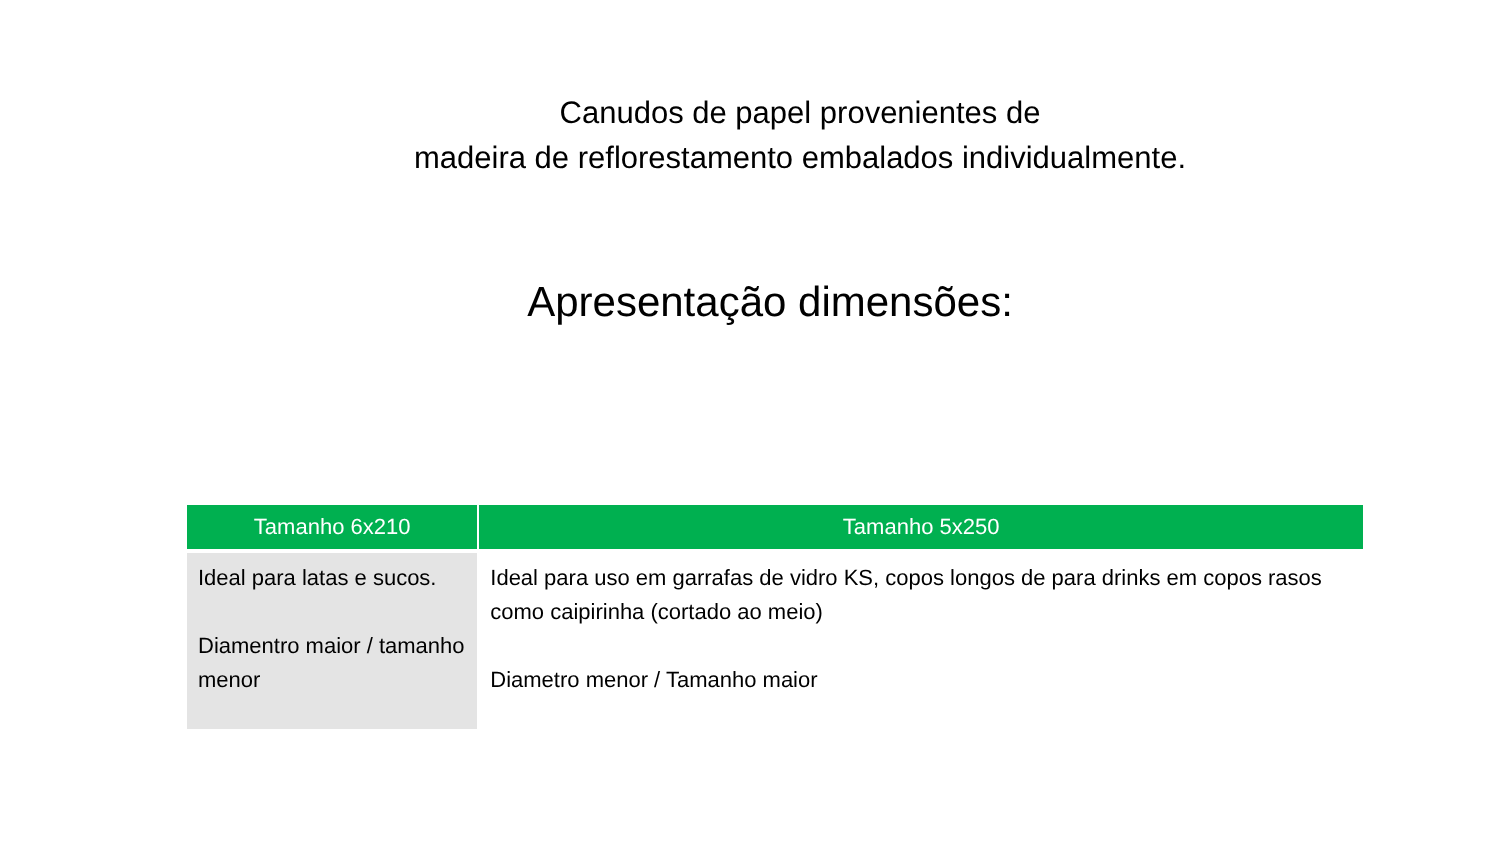Canudos de papel provenientes de
madeira de reflorestamento embalados individualmente.
Apresentação dimensões:
| Tamanho 6x210 | Tamanho 5x250 |
| --- | --- |
| Ideal para latas e sucos. Diamentro maior / tamanho menor | Ideal para uso em garrafas de vidro KS, copos longos de para drinks em copos rasos como caipirinha (cortado ao meio) Diametro menor / Tamanho maior |